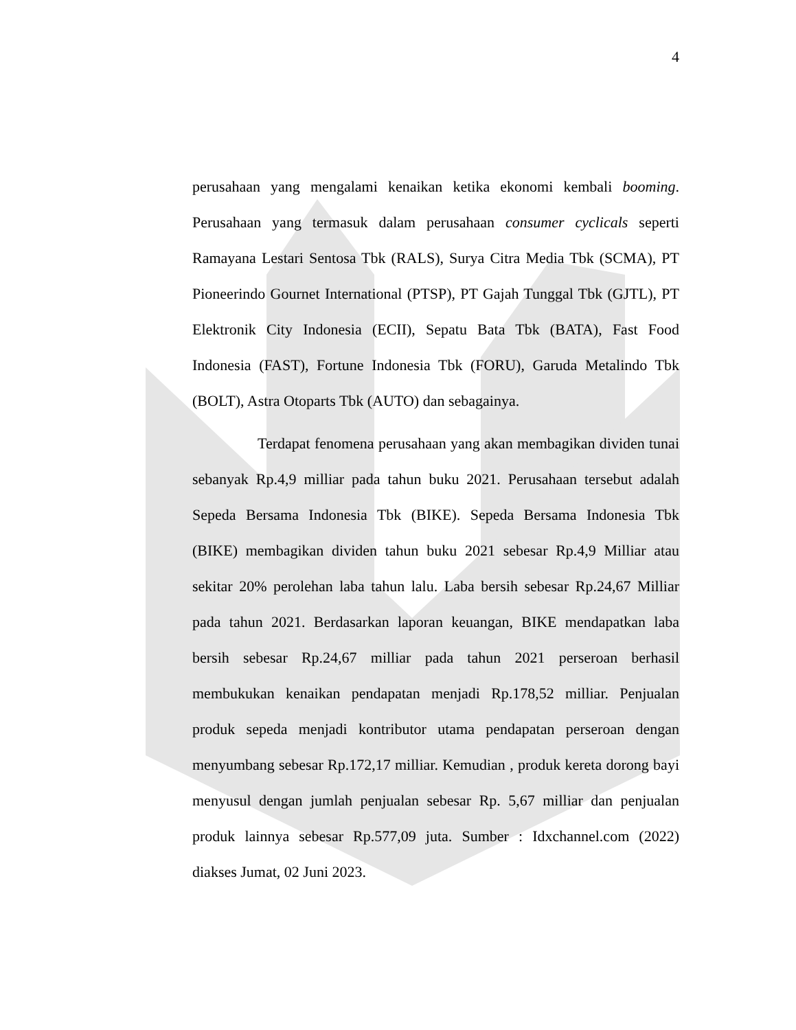4
perusahaan yang mengalami kenaikan ketika ekonomi kembali booming. Perusahaan yang termasuk dalam perusahaan consumer cyclicals seperti Ramayana Lestari Sentosa Tbk (RALS), Surya Citra Media Tbk (SCMA), PT Pioneerindo Gournet International (PTSP), PT Gajah Tunggal Tbk (GJTL), PT Elektronik City Indonesia (ECII), Sepatu Bata Tbk (BATA), Fast Food Indonesia (FAST), Fortune Indonesia Tbk (FORU), Garuda Metalindo Tbk (BOLT), Astra Otoparts Tbk (AUTO) dan sebagainya.
Terdapat fenomena perusahaan yang akan membagikan dividen tunai sebanyak Rp.4,9 milliar pada tahun buku 2021. Perusahaan tersebut adalah Sepeda Bersama Indonesia Tbk (BIKE). Sepeda Bersama Indonesia Tbk (BIKE) membagikan dividen tahun buku 2021 sebesar Rp.4,9 Milliar atau sekitar 20% perolehan laba tahun lalu. Laba bersih sebesar Rp.24,67 Milliar pada tahun 2021. Berdasarkan laporan keuangan, BIKE mendapatkan laba bersih sebesar Rp.24,67 milliar pada tahun 2021 perseroan berhasil membukukan kenaikan pendapatan menjadi Rp.178,52 milliar. Penjualan produk sepeda menjadi kontributor utama pendapatan perseroan dengan menyumbang sebesar Rp.172,17 milliar. Kemudian , produk kereta dorong bayi menyusul dengan jumlah penjualan sebesar Rp. 5,67 milliar dan penjualan produk lainnya sebesar Rp.577,09 juta. Sumber : Idxchannel.com (2022) diakses Jumat, 02 Juni 2023.